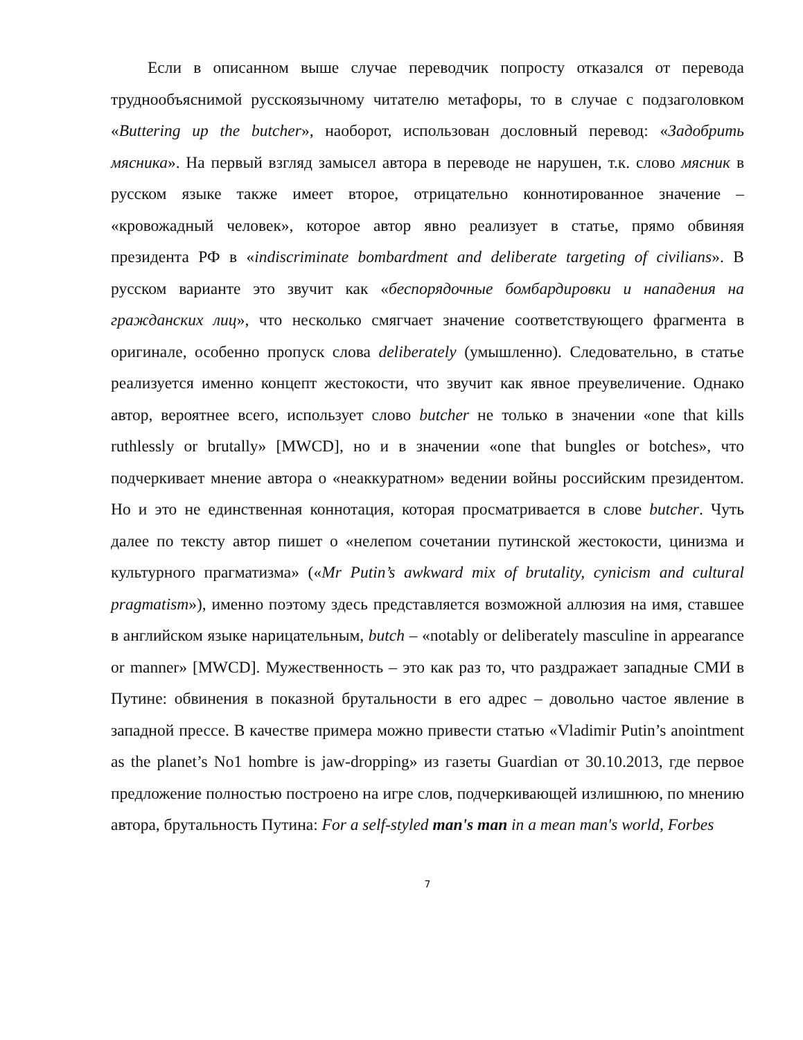Если в описанном выше случае переводчик попросту отказался от перевода труднообъяснимой русскоязычному читателю метафоры, то в случае с подзаголовком «Buttering up the butcher», наоборот, использован дословный перевод: «Задобрить мясника». На первый взгляд замысел автора в переводе не нарушен, т.к. слово мясник в русском языке также имеет второе, отрицательно коннотированное значение – «кровожадный человек», которое автор явно реализует в статье, прямо обвиняя президента РФ в «indiscriminate bombardment and deliberate targeting of civilians». В русском варианте это звучит как «беспорядочные бомбардировки и нападения на гражданских лиц», что несколько смягчает значение соответствующего фрагмента в оригинале, особенно пропуск слова deliberately (умышленно). Следовательно, в статье реализуется именно концепт жестокости, что звучит как явное преувеличение. Однако автор, вероятнее всего, использует слово butcher не только в значении «one that kills ruthlessly or brutally» [MWCD], но и в значении «one that bungles or botches», что подчеркивает мнение автора о «неаккуратном» ведении войны российским президентом. Но и это не единственная коннотация, которая просматривается в слове butcher. Чуть далее по тексту автор пишет о «нелепом сочетании путинской жестокости, цинизма и культурного прагматизма» («Mr Putin’s awkward mix of brutality, cynicism and cultural pragmatism»), именно поэтому здесь представляется возможной аллюзия на имя, ставшее в английском языке нарицательным, butch – «notably or deliberately masculine in appearance or manner» [MWCD]. Мужественность – это как раз то, что раздражает западные СМИ в Путине: обвинения в показной брутальности в его адрес – довольно частое явление в западной прессе. В качестве примера можно привести статью «Vladimir Putin’s anointment as the planet’s No1 hombre is jaw-dropping» из газеты Guardian от 30.10.2013, где первое предложение полностью построено на игре слов, подчеркивающей излишнюю, по мнению автора, брутальность Путина: For a self-styled man's man in a mean man's world, Forbes
7